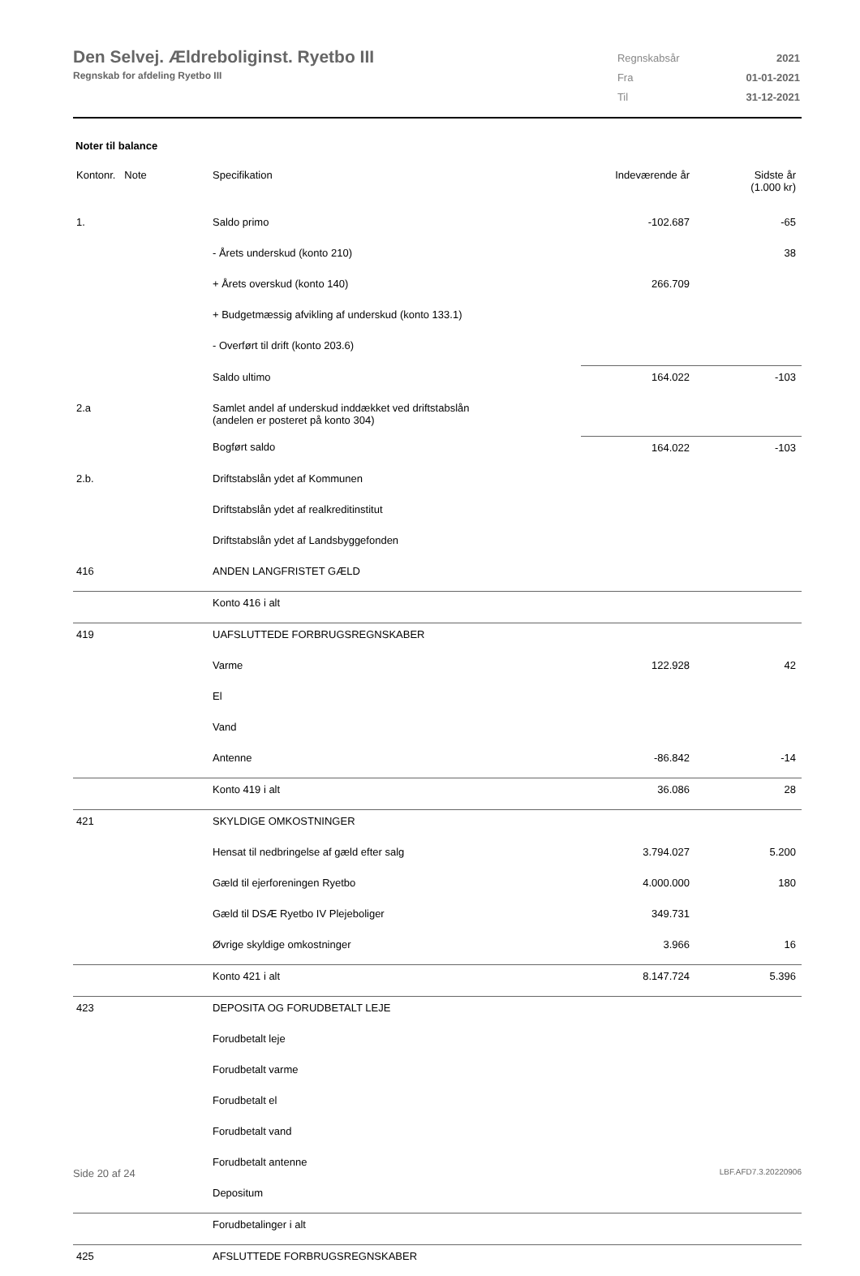Den Selvej. Ældreboliginst. Ryetbo III
Regnskab for afdeling Ryetbo III
| Regnskabsår | 2021 |
| Fra | 01-01-2021 |
| Til | 31-12-2021 |
Noter til balance
| Kontonr. Note | Specifikation | Indeværende år | Sidste år (1.000 kr) |
| --- | --- | --- | --- |
| 1. | Saldo primo | -102.687 | -65 |
| | - Årets underskud (konto 210) | | 38 |
| | + Årets overskud (konto 140) | 266.709 | |
| | + Budgetmæssig afvikling af underskud (konto 133.1) | | |
| | - Overført til drift (konto 203.6) | | |
| | Saldo ultimo | 164.022 | -103 |
| 2.a | Samlet andel af underskud inddækket ved driftstabslån (andelen er posteret på konto 304) | | |
| | Bogført saldo | 164.022 | -103 |
| 2.b. | Driftstabslån ydet af Kommunen | | |
| | Driftstabslån ydet af realkreditinstitut | | |
| | Driftstabslån ydet af Landsbyggefonden | | |
| 416 | ANDEN LANGFRISTET GÆLD | | |
| | Konto 416 i alt | | |
| 419 | UAFSLUTTEDE FORBRUGSREGNSKABER | | |
| | Varme | 122.928 | 42 |
| | El | | |
| | Vand | | |
| | Antenne | -86.842 | -14 |
| | Konto 419 i alt | 36.086 | 28 |
| 421 | SKYLDIGE OMKOSTNINGER | | |
| | Hensat til nedbringelse af gæld efter salg | 3.794.027 | 5.200 |
| | Gæld til ejerforeningen Ryetbo | 4.000.000 | 180 |
| | Gæld til DSÆ Ryetbo IV Plejeboliger | 349.731 | |
| | Øvrige skyldige omkostninger | 3.966 | 16 |
| | Konto 421 i alt | 8.147.724 | 5.396 |
| 423 | DEPOSITA OG FORUDBETALT LEJE | | |
| | Forudbetalt leje | | |
| | Forudbetalt varme | | |
| | Forudbetalt el | | |
| | Forudbetalt vand | | |
| | Forudbetalt antenne | | |
| | Depositum | | |
| | Forudbetalinger i alt | | |
| 425 | AFSLUTTEDE FORBRUGSREGNSKABER | | |
Side 20 af 24 LBF.AFD7.3.20220906